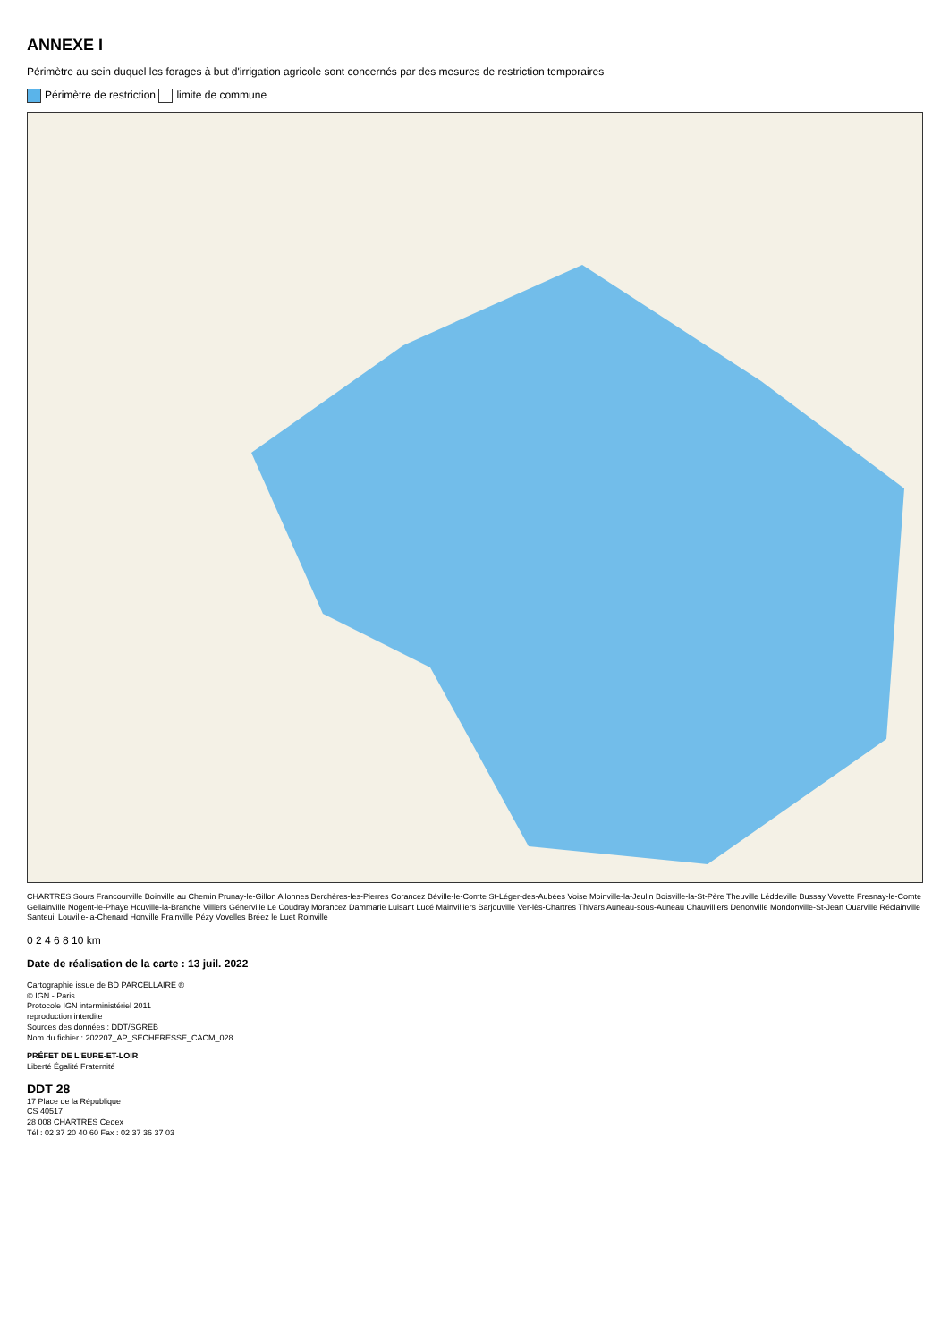ANNEXE I
Périmètre au sein duquel les forages à but d'irrigation agricole sont concernés par des mesures de restriction temporaires
Périmètre de restriction limite de commune
CHARTRES Sours Francourville Boinville au Chemin Prunay-le-Gillon Allonnes Berchères-les-Pierres Corancez Béville-le-Comte St-Léger-des-Aubées Voise Moinville-la-Jeulin Boisville-la-St-Père Theuville Léddeville Bussay Vovette Fresnay-le-Comte Gellainville Nogent-le-Phaye Houville-la-Branche Villiers Génerville Le Coudray Morancez Dammarie Luisant Lucé Mainvilliers Barjouville Ver-lès-Chartres Thivars Auneau-sous-Auneau Chauvilliers Denonville Mondonville-St-Jean Ouarville Réclainville Santeuil Louville-la-Chenard Honville Frainville Pézy Vovelles Bréez le Luet Roinville
0 2 4 6 8 10 km
Date de réalisation de la carte : 13 juil. 2022
Cartographie issue de BD PARCELLAIRE ®
© IGN - Paris
Protocole IGN interministériel 2011
reproduction interdite
Sources des données : DDT/SGREB
Nom du fichier : 202207_AP_SECHERESSE_CACM_028
PRÉFET DE L'EURE-ET-LOIR
Liberté Égalité Fraternité
DDT 28
17 Place de la République
CS 40517
28 008 CHARTRES Cedex
Tél : 02 37 20 40 60 Fax : 02 37 36 37 03